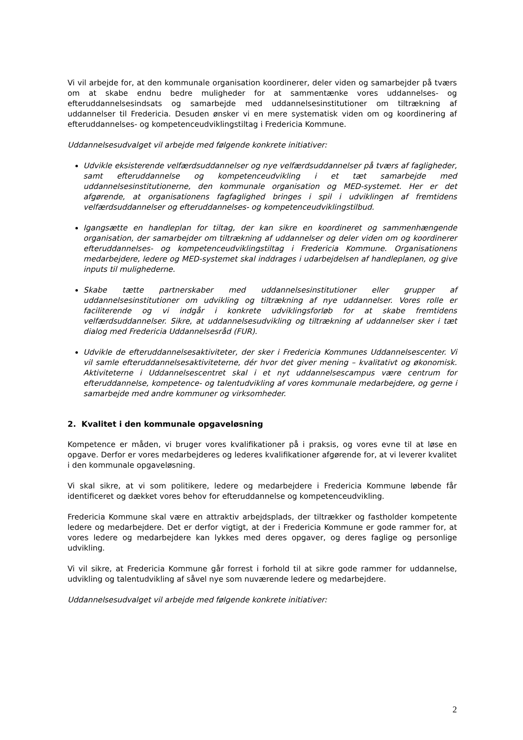Vi vil arbejde for, at den kommunale organisation koordinerer, deler viden og samarbejder på tværs om at skabe endnu bedre muligheder for at sammentænke vores uddannelses- og efteruddannelsesindsats og samarbejde med uddannelsesinstitutioner om tiltrækning af uddannelser til Fredericia. Desuden ønsker vi en mere systematisk viden om og koordinering af efteruddannelses- og kompetenceudviklingstiltag i Fredericia Kommune.
Uddannelsesudvalget vil arbejde med følgende konkrete initiativer:
Udvikle eksisterende velfærdsuddannelser og nye velfærdsuddannelser på tværs af fagligheder, samt efteruddannelse og kompetenceudvikling i et tæt samarbejde med uddannelsesinstitutionerne, den kommunale organisation og MED-systemet. Her er det afgørende, at organisationens fagfaglighed bringes i spil i udviklingen af fremtidens velfærdsuddannelser og efteruddannelses- og kompetenceudviklingstilbud.
Igangsætte en handleplan for tiltag, der kan sikre en koordineret og sammenhængende organisation, der samarbejder om tiltrækning af uddannelser og deler viden om og koordinerer efteruddannelses- og kompetenceudviklingstiltag i Fredericia Kommune. Organisationens medarbejdere, ledere og MED-systemet skal inddrages i udarbejdelsen af handleplanen, og give inputs til mulighederne.
Skabe tætte partnerskaber med uddannelsesinstitutioner eller grupper af uddannelsesinstitutioner om udvikling og tiltrækning af nye uddannelser. Vores rolle er faciliterende og vi indgår i konkrete udviklingsforløb for at skabe fremtidens velfærdsuddannelser. Sikre, at uddannelsesudvikling og tiltrækning af uddannelser sker i tæt dialog med Fredericia Uddannelsesråd (FUR).
Udvikle de efteruddannelsesaktiviteter, der sker i Fredericia Kommunes Uddannelsescenter. Vi vil samle efteruddannelsesaktiviteterne, dér hvor det giver mening – kvalitativt og økonomisk. Aktiviteterne i Uddannelsescentret skal i et nyt uddannelsescampus være centrum for efteruddannelse, kompetence- og talentudvikling af vores kommunale medarbejdere, og gerne i samarbejde med andre kommuner og virksomheder.
2. Kvalitet i den kommunale opgaveløsning
Kompetence er måden, vi bruger vores kvalifikationer på i praksis, og vores evne til at løse en opgave. Derfor er vores medarbejderes og lederes kvalifikationer afgørende for, at vi leverer kvalitet i den kommunale opgaveløsning.
Vi skal sikre, at vi som politikere, ledere og medarbejdere i Fredericia Kommune løbende får identificeret og dækket vores behov for efteruddannelse og kompetenceudvikling.
Fredericia Kommune skal være en attraktiv arbejdsplads, der tiltrækker og fastholder kompetente ledere og medarbejdere. Det er derfor vigtigt, at der i Fredericia Kommune er gode rammer for, at vores ledere og medarbejdere kan lykkes med deres opgaver, og deres faglige og personlige udvikling.
Vi vil sikre, at Fredericia Kommune går forrest i forhold til at sikre gode rammer for uddannelse, udvikling og talentudvikling af såvel nye som nuværende ledere og medarbejdere.
Uddannelsesudvalget vil arbejde med følgende konkrete initiativer:
2